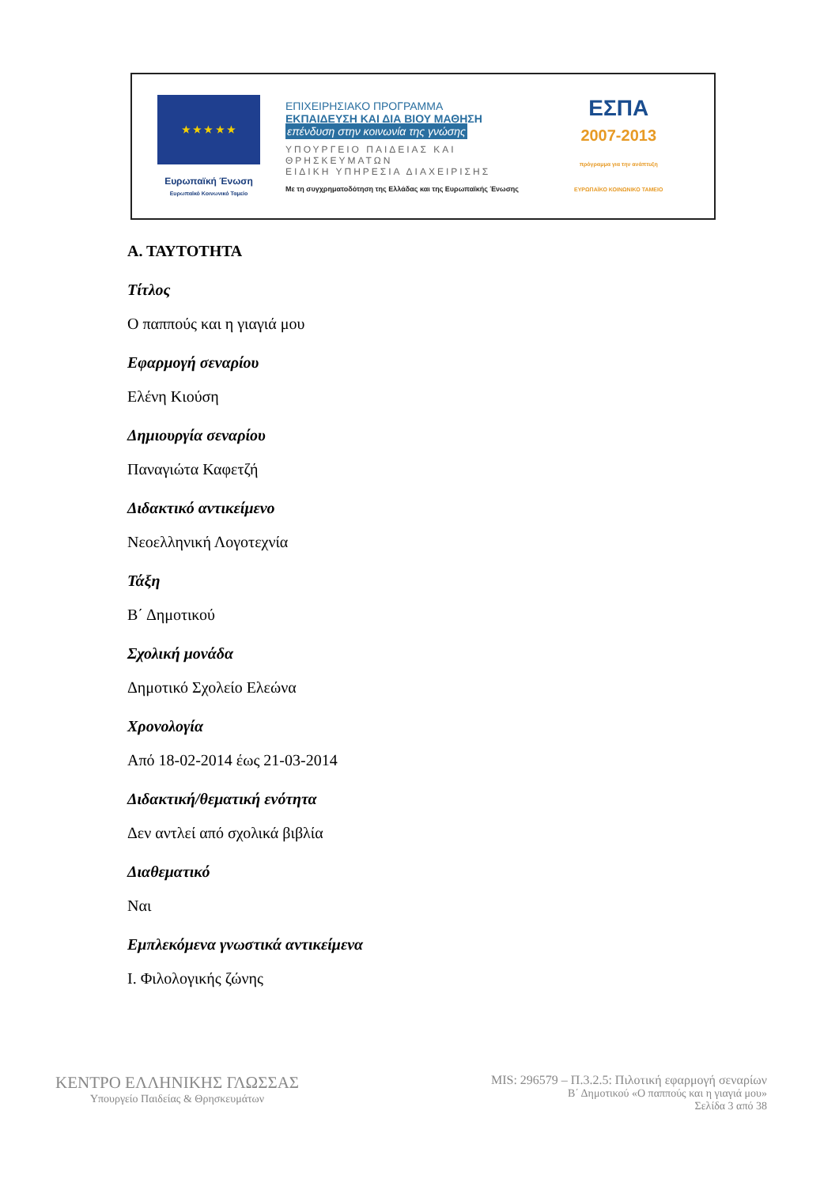★ ★ ★ ★ ★
Ευρωπαϊκή Ένωση
Ευρωπαϊκό Κοινωνικό Ταμείο
ΕΠΙΧΕΙΡΗΣΙΑΚΟ ΠΡΟΓΡΑΜΜΑ
ΕΚΠΑΙΔΕΥΣΗ ΚΑΙ ΔΙΑ ΒΙΟΥ ΜΑΘΗΣΗ
επένδυση στην κοινωνία της γνώσης
ΥΠΟΥΡΓΕΙΟ ΠΑΙΔΕΙΑΣ ΚΑΙ ΘΡΗΣΚΕΥΜΑΤΩΝ
ΕΙΔΙΚΗ ΥΠΗΡΕΣΙΑ ΔΙΑΧΕΙΡΙΣΗΣ
Με τη συγχρηματοδότηση της Ελλάδας και της Ευρωπαϊκής Ένωσης
ΕΣΠΑ
2007-2013
πρόγραμμα για την ανάπτυξη
ΕΥΡΩΠΑΪΚΟ ΚΟΙΝΩΝΙΚΟ ΤΑΜΕΙΟ
Α. ΤΑΥΤΟΤΗΤΑ
Τίτλος
Ο παππούς και η γιαγιά μου
Εφαρμογή σεναρίου
Ελένη Κιούση
Δημιουργία σεναρίου
Παναγιώτα Καφετζή
Διδακτικό αντικείμενο
Νεοελληνική Λογοτεχνία
Τάξη
Β΄ Δημοτικού
Σχολική μονάδα
Δημοτικό Σχολείο Ελεώνα
Χρονολογία
Από 18-02-2014 έως 21-03-2014
Διδακτική/θεματική ενότητα
Δεν αντλεί από σχολικά βιβλία
Διαθεματικό
Ναι
Εμπλεκόμενα γνωστικά αντικείμενα
Ι. Φιλολογικής ζώνης
ΚΕΝΤΡΟ ΕΛΛΗΝΙΚΗΣ ΓΛΩΣΣΑΣ
Υπουργείο Παιδείας & Θρησκευμάτων
MIS: 296579 – Π.3.2.5: Πιλοτική εφαρμογή σεναρίων
Β΄ Δημοτικού «Ο παππούς και η γιαγιά μου»
Σελίδα 3 από 38